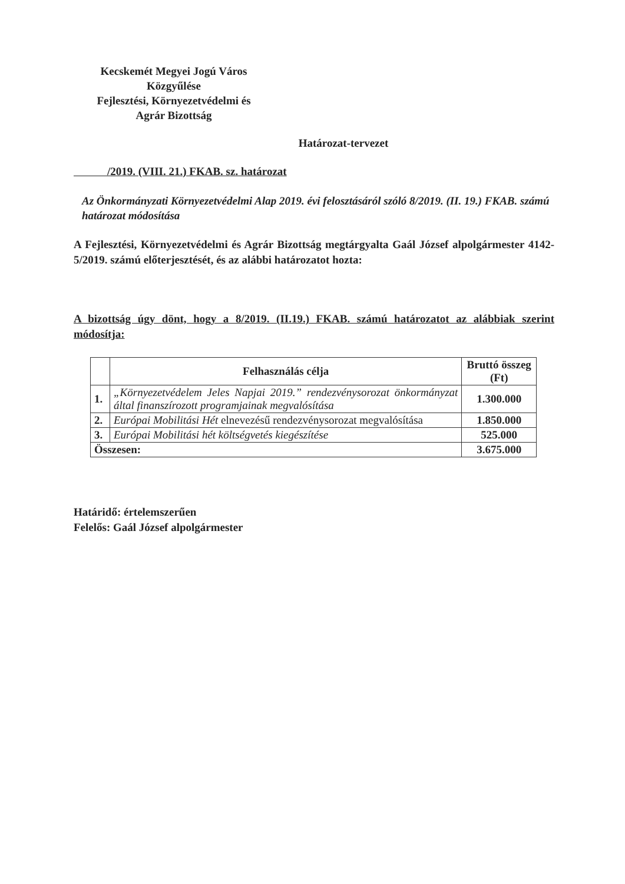Kecskemét Megyei Jogú Város
Közgyűlése
Fejlesztési, Környezetvédelmi és
Agrár Bizottság
Határozat-tervezet
/2019. (VIII. 21.) FKAB. sz. határozat
Az Önkormányzati Környezetvédelmi Alap 2019. évi felosztásáról szóló 8/2019. (II. 19.) FKAB. számú határozat módosítása
A Fejlesztési, Környezetvédelmi és Agrár Bizottság megtárgyalta Gaál József alpolgármester 4142-5/2019. számú előterjesztését, és az alábbi határozatot hozta:
A bizottság úgy dönt, hogy a 8/2019. (II.19.) FKAB. számú határozatot az alábbiak szerint módosítja:
| | Felhasználás célja | Bruttó összeg (Ft) |
| --- | --- | --- |
| 1. | „Környezetvédelem Jeles Napjai 2019.” rendezvénysorozat önkormányzat által finanszírozott programjainak megvalósítása | 1.300.000 |
| 2. | Európai Mobilitási Hét elnevezésű rendezvénysorozat megvalósítása | 1.850.000 |
| 3. | Európai Mobilitási hét költségvetés kiegészítése | 525.000 |
| Összesen: | | 3.675.000 |
Határidő: értelemszerűen
Felelős: Gaál József alpolgármester